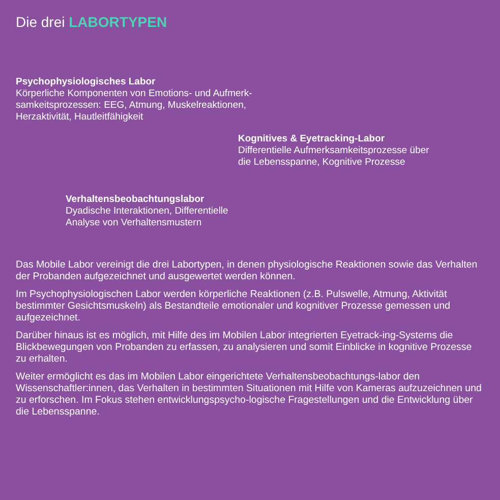Die drei LABORTYPEN
Psychophysiologisches Labor
Körperliche Komponenten von Emotions- und Aufmerk-
samkeitsprozessen: EEG, Atmung, Muskelreaktionen,
Herzaktivität, Hautleitfähigkeit
Kognitives & Eyetracking-Labor
Differentielle Aufmerksamkeitsprozesse über
die Lebensspanne, Kognitive Prozesse
Verhaltensbeobachtungslabor
Dyadische Interaktionen, Differentielle
Analyse von Verhaltensmustern
Das Mobile Labor vereinigt die drei Labortypen, in denen physiologische Reaktionen sowie das Verhalten der Probanden aufgezeichnet und ausgewertet werden können.
Im Psychophysiologischen Labor werden körperliche Reaktionen (z.B. Pulswelle, Atmung, Aktivität bestimmter Gesichtsmuskeln) als Bestandteile emotionaler und kognitiver Prozesse gemessen und aufgezeichnet.
Darüber hinaus ist es möglich, mit Hilfe des im Mobilen Labor integrierten Eyetrack-ing-Systems die Blickbewegungen von Probanden zu erfassen, zu analysieren und somit Einblicke in kognitive Prozesse zu erhalten.
Weiter ermöglicht es das im Mobilen Labor eingerichtete Verhaltensbeobachtungs-labor den Wissenschaftler:innen, das Verhalten in bestimmten Situationen mit Hilfe von Kameras aufzuzeichnen und zu erforschen. Im Fokus stehen entwicklungspsycho-logische Fragestellungen und die Entwicklung über die Lebensspanne.